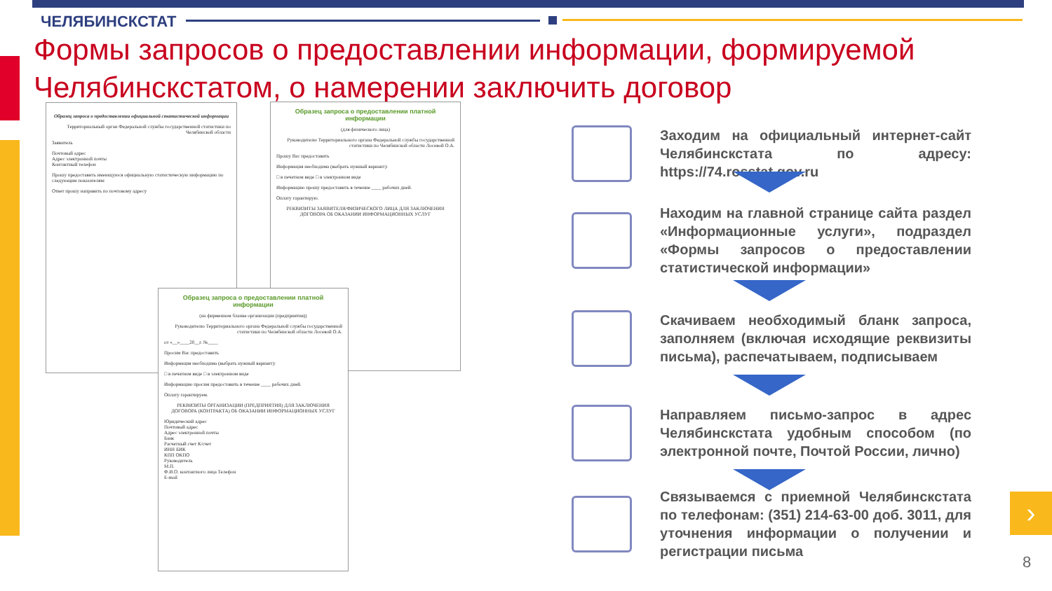ЧЕЛЯБИНСКСТАТ
Формы запросов о предоставлении информации, формируемой Челябинскстатом, о намерении заключить договор
Образец запроса о предоставлении официальной статистической информации
Территориальный орган Федеральной службы государственной статистики по Челябинской области
Заявитель
Почтовый адрес
Адрес электронной почты
Контактный телефон
Прошу предоставить имеющуюся официальную статистическую информацию по следующим показателям:
Ответ прошу направить по почтовому адресу
Образец запроса о предоставлении платной информации
(для физического лица)
Руководителю Территориального органа Федеральной службы государственной статистики по Челябинской области Лосевой О.А.
Прошу Вас предоставить
Информация необходима (выбрать нужный вариант):
□ в печатном виде □ в электронном виде
Информацию прошу предоставить в течение ____ рабочих дней.
Оплату гарантирую.
РЕКВИЗИТЫ ЗАЯВИТЕЛЯ/ФИЗИЧЕСКОГО ЛИЦА ДЛЯ ЗАКЛЮЧЕНИЯ ДОГОВОРА ОБ ОКАЗАНИИ ИНФОРМАЦИОННЫХ УСЛУГ
Образец запроса о предоставлении платной информации
(на фирменном бланке организации (предприятия))
Руководителю Территориального органа Федеральной службы государственной статистики по Челябинской области Лосевой О.А.
от «__»____20__г. №____
Просим Вас предоставить
Информация необходима (выбрать нужный вариант):
□ в печатном виде □ в электронном виде
Информацию просим предоставить в течение ____ рабочих дней.
Оплату гарантируем.
РЕКВИЗИТЫ ОРГАНИЗАЦИИ (ПРЕДПРИЯТИЯ) ДЛЯ ЗАКЛЮЧЕНИЯ ДОГОВОРА (КОНТРАКТА) ОБ ОКАЗАНИИ ИНФОРМАЦИОННЫХ УСЛУГ
Юридический адрес
Почтовый адрес
Адрес электронной почты
Банк
Расчетный счет К/счет
ИНН БИК
КПП ОКПО
Руководитель
М.П.
Ф.И.О. контактного лица Телефон
E-mail
Заходим на официальный интернет-сайт Челябинскстата по адресу: https://74.rosstat.gov.ru
Находим на главной странице сайта раздел «Информационные услуги», подраздел «Формы запросов о предоставлении статистической информации»
Скачиваем необходимый бланк запроса, заполняем (включая исходящие реквизиты письма), распечатываем, подписываем
Направляем письмо-запрос в адрес Челябинскстата удобным способом (по электронной почте, Почтой России, лично)
Связываемся с приемной Челябинскстата по телефонам: (351) 214-63-00 доб. 3011, для уточнения информации о получении и регистрации письма
›
8